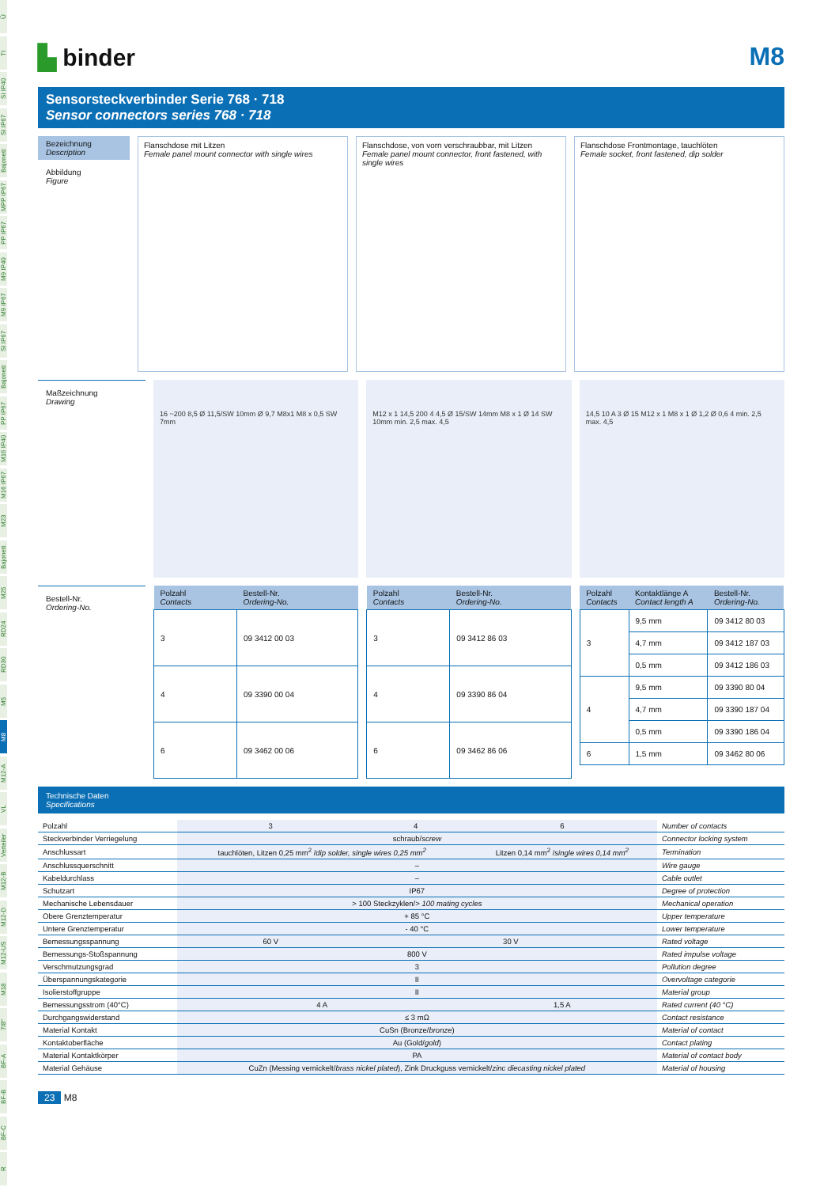Ü
TI
SI IP40
SI IP67
Bajonett
MPP IP67
PP IP67
M9 IP40
M9 IP67
SI IP67
Bajonett
PP IP67
M16 IP40
M16 IP67
M23
Bajonett
M25
RD24
RD30
M5
M8
M12-A
VL
Verteiler
M12-B
M12-D
M12-US
M18
7/8"
BF-A
BF-B
BF-C
R
▙ binder
M8
Sensorsteckverbinder Serie 768 · 718
Sensor connectors series 768 · 718
Bezeichnung
Description
Abbildung
Figure
Flanschdose mit Litzen
Female panel mount connector with single wires
Flanschdose, von vorn verschraubbar, mit Litzen
Female panel mount connector, front fastened, with single wires
Flanschdose Frontmontage, tauchlöten
Female socket, front fastened, dip solder
Maßzeichnung
Drawing
16 ~200 8,5 Ø 11,5/SW 10mm Ø 9,7 M8x1 M8 x 0,5 SW 7mm
M12 x 1 14,5 200 4 4,5 Ø 15/SW 14mm M8 x 1 Ø 14 SW 10mm min. 2,5 max. 4,5
14,5 10 A 3 Ø 15 M12 x 1 M8 x 1 Ø 1,2 Ø 0,6 4 min. 2,5 max. 4,5
Bestell-Nr.
Ordering-No.
| Polzahl Contacts | Bestell-Nr. Ordering-No. |
| --- | --- |
| 3 | 09 3412 00 03 |
| 4 | 09 3390 00 04 |
| 6 | 09 3462 00 06 |
| Polzahl Contacts | Bestell-Nr. Ordering-No. |
| --- | --- |
| 3 | 09 3412 86 03 |
| 4 | 09 3390 86 04 |
| 6 | 09 3462 86 06 |
| Polzahl Contacts | Kontaktlänge A Contact length A | Bestell-Nr. Ordering-No. |
| --- | --- | --- |
| 3 | 9,5 mm | 09 3412 80 03 |
| | 4,7 mm | 09 3412 187 03 |
| | 0,5 mm | 09 3412 186 03 |
| 4 | 9,5 mm | 09 3390 80 04 |
| | 4,7 mm | 09 3390 187 04 |
| | 0,5 mm | 09 3390 186 04 |
| 6 | 1,5 mm | 09 3462 80 06 |
Technische Daten
Specifications
| Polzahl | 3 | 4 | 6 | Number of contacts |
| Steckverbinder Verriegelung | schraub/ screw | | | Connector locking system |
| Anschlussart | tauchlöten, Litzen 0,25 mm<sup>2</sup> / dip solder, single wires 0,25 mm<sup>2</sup> | | Litzen 0,14 mm<sup>2</sup> / single wires 0,14 mm<sup>2</sup> | Termination |
| Anschlussquerschnitt | – | | | Wire gauge |
| Kabeldurchlass | – | | | Cable outlet |
| Schutzart | IP67 | | | Degree of protection |
| Mechanische Lebensdauer | > 100 Steckzyklen/ > 100 mating cycles | | | Mechanical operation |
| Obere Grenztemperatur | + 85 °C | | | Upper temperature |
| Untere Grenztemperatur | - 40 °C | | | Lower temperature |
| Bemessungsspannung | 60 V | 30 V | | Rated voltage |
| Bemessungs-Stoßspannung | 800 V | | | Rated impulse voltage |
| Verschmutzungsgrad | 3 | | | Pollution degree |
| Überspannungskategorie | II | | | Overvoltage categorie |
| Isolierstoffgruppe | II | | | Material group |
| Bemessungsstrom (40°C) | 4 A | | 1,5 A | Rated current (40 °C) |
| Durchgangswiderstand | ≤ 3 mΩ | | | Contact resistance |
| Material Kontakt | CuSn (Bronze/ bronze ) | | | Material of contact |
| Kontaktoberfläche | Au (Gold/ gold ) | | | Contact plating |
| Material Kontaktkörper | PA | | | Material of contact body |
| Material Gehäuse | CuZn (Messing vernickelt/ brass nickel plated ), Zink Druckguss vernickelt/ zinc diecasting nickel plated | | | Material of housing |
23 M8